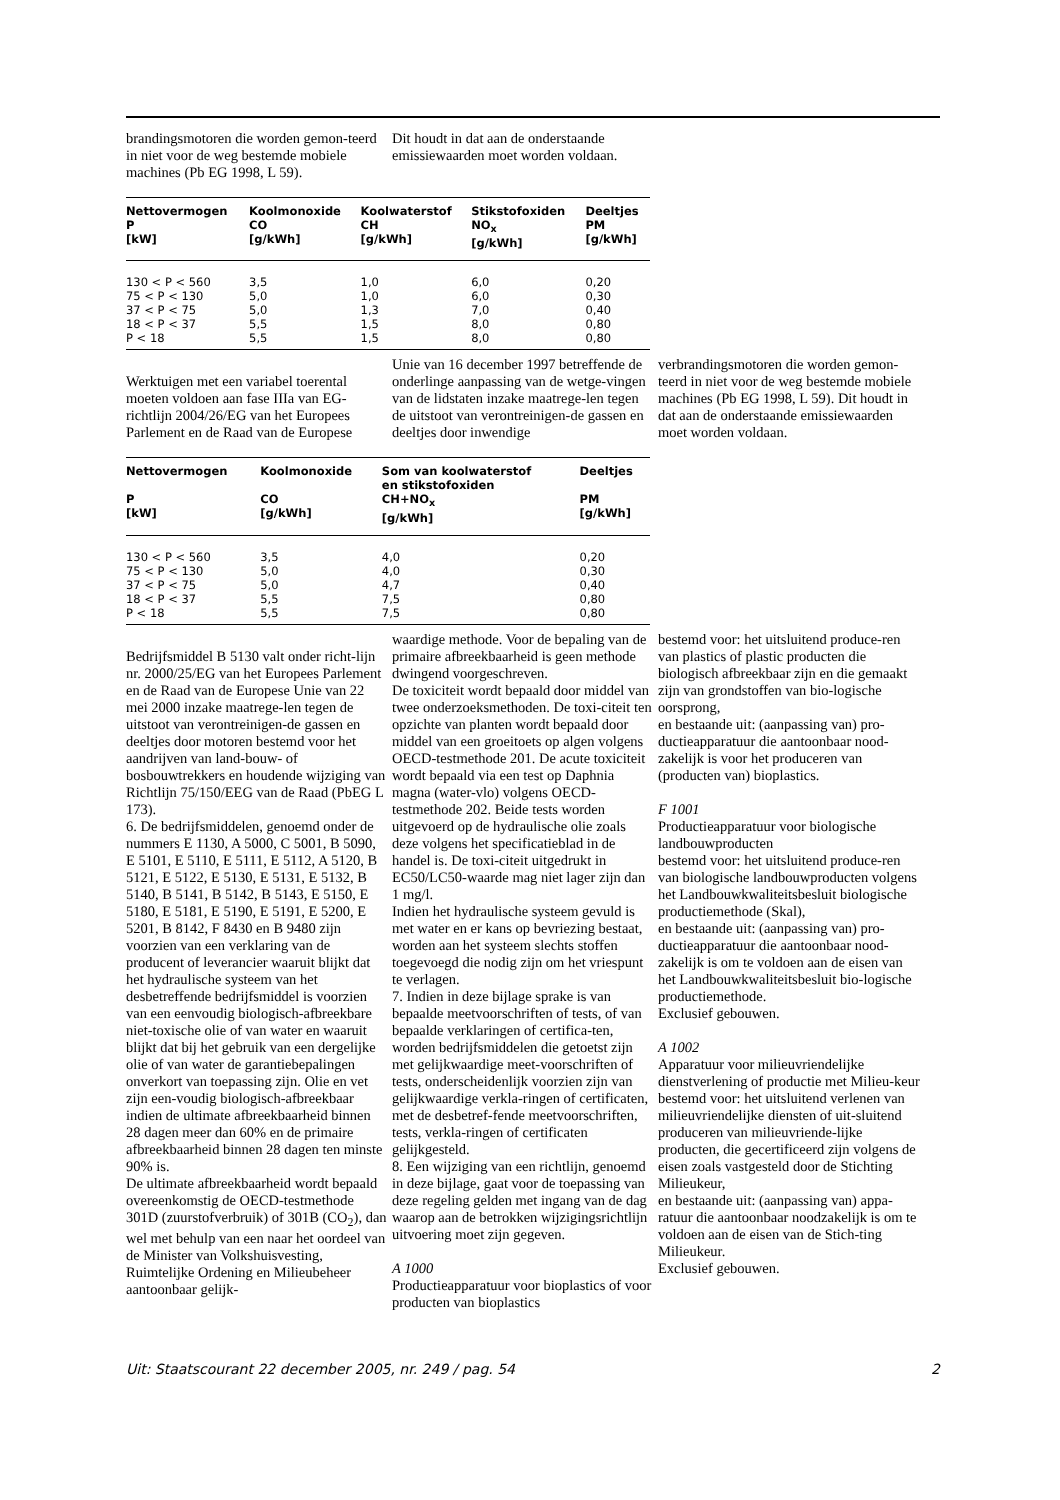brandingsmotoren die worden gemon-teerd in niet voor de weg bestemde mobiele machines (Pb EG 1998, L 59).
Dit houdt in dat aan de onderstaande emissiewaarden moet worden voldaan.
| Nettovermogen P [kW] | Koolmonoxide CO [g/kWh] | Koolwaterstof CH [g/kWh] | Stikstofoxiden NO<sub>x</sub> [g/kWh] | Deeltjes PM [g/kWh] |
| --- | --- | --- | --- | --- |
| 130 < P < 560 | 3,5 | 1,0 | 6,0 | 0,20 |
| 75 < P < 130 | 5,0 | 1,0 | 6,0 | 0,30 |
| 37 < P < 75 | 5,0 | 1,3 | 7,0 | 0,40 |
| 18 < P < 37 | 5,5 | 1,5 | 8,0 | 0,80 |
| P < 18 | 5,5 | 1,5 | 8,0 | 0,80 |
Werktuigen met een variabel toerental moeten voldoen aan fase IIIa van EG-richtlijn 2004/26/EG van het Europees Parlement en de Raad van de Europese
Unie van 16 december 1997 betreffende de onderlinge aanpassing van de wetge-vingen van de lidstaten inzake maatrege-len tegen de uitstoot van verontreinigen-de gassen en deeltjes door inwendige
verbrandingsmotoren die worden gemon-teerd in niet voor de weg bestemde mobiele machines (Pb EG 1998, L 59). Dit houdt in dat aan de onderstaande emissiewaarden moet worden voldaan.
| Nettovermogen P [kW] | Koolmonoxide CO [g/kWh] | Som van koolwaterstof en stikstofoxiden CH+NO<sub>x</sub> [g/kWh] | Deeltjes PM [g/kWh] |
| --- | --- | --- | --- |
| 130 < P < 560 | 3,5 | 4,0 | 0,20 |
| 75 < P < 130 | 5,0 | 4,0 | 0,30 |
| 37 < P < 75 | 5,0 | 4,7 | 0,40 |
| 18 < P < 37 | 5,5 | 7,5 | 0,80 |
| P < 18 | 5,5 | 7,5 | 0,80 |
Bedrijfsmiddel B 5130 valt onder richt-lijn nr. 2000/25/EG van het Europees Parlement en de Raad van de Europese Unie van 22 mei 2000 inzake maatrege-len tegen de uitstoot van verontreinigen-de gassen en deeltjes door motoren bestemd voor het aandrijven van land-bouw- of bosbouwtrekkers en houdende wijziging van Richtlijn 75/150/EEG van de Raad (PbEG L 173).
6. De bedrijfsmiddelen, genoemd onder de nummers E 1130, A 5000, C 5001, B 5090, E 5101, E 5110, E 5111, E 5112, A 5120, B 5121, E 5122, E 5130, E 5131, E 5132, B 5140, B 5141, B 5142, B 5143, E 5150, E 5180, E 5181, E 5190, E 5191, E 5200, E 5201, B 8142, F 8430 en B 9480 zijn voorzien van een verklaring van de producent of leverancier waaruit blijkt dat het hydraulische systeem van het desbetreffende bedrijfsmiddel is voorzien van een eenvoudig biologisch-afbreekbare niet-toxische olie of van water en waaruit blijkt dat bij het gebruik van een dergelijke olie of van water de garantiebepalingen onverkort van toepassing zijn. Olie en vet zijn een-voudig biologisch-afbreekbaar indien de ultimate afbreekbaarheid binnen 28 dagen meer dan 60% en de primaire afbreekbaarheid binnen 28 dagen ten minste 90% is.
De ultimate afbreekbaarheid wordt bepaald overeenkomstig de OECD-testmethode 301D (zuurstofverbruik) of 301B (CO<sub>2</sub>), dan wel met behulp van een naar het oordeel van de Minister van Volkshuisvesting, Ruimtelijke Ordening en Milieubeheer aantoonbaar gelijk-
waardige methode. Voor de bepaling van de primaire afbreekbaarheid is geen methode dwingend voorgeschreven.
De toxiciteit wordt bepaald door middel van twee onderzoeksmethoden. De toxi-citeit ten opzichte van planten wordt bepaald door middel van een groeitoets op algen volgens OECD-testmethode 201. De acute toxiciteit wordt bepaald via een test op Daphnia magna (water-vlo) volgens OECD-testmethode 202. Beide tests worden uitgevoerd op de hydraulische olie zoals deze volgens het specificatieblad in de handel is. De toxi-citeit uitgedrukt in EC50/LC50-waarde mag niet lager zijn dan 1 mg/l.
Indien het hydraulische systeem gevuld is met water en er kans op bevriezing bestaat, worden aan het systeem slechts stoffen toegevoegd die nodig zijn om het vriespunt te verlagen.
7. Indien in deze bijlage sprake is van bepaalde meetvoorschriften of tests, of van bepaalde verklaringen of certifica-ten, worden bedrijfsmiddelen die getoetst zijn met gelijkwaardige meet-voorschriften of tests, onderscheidenlijk voorzien zijn van gelijkwaardige verkla-ringen of certificaten, met de desbetref-fende meetvoorschriften, tests, verkla-ringen of certificaten gelijkgesteld.
8. Een wijziging van een richtlijn, genoemd in deze bijlage, gaat voor de toepassing van deze regeling gelden met ingang van de dag waarop aan de betrokken wijzigingsrichtlijn uitvoering moet zijn gegeven.
A 1000
Productieapparatuur voor bioplastics of voor producten van bioplastics
bestemd voor: het uitsluitend produce-ren van plastics of plastic producten die biologisch afbreekbaar zijn en die gemaakt zijn van grondstoffen van bio-logische oorsprong,
en bestaande uit: (aanpassing van) pro-ductieapparatuur die aantoonbaar nood-zakelijk is voor het produceren van (producten van) bioplastics.
F 1001
Productieapparatuur voor biologische landbouwproducten
bestemd voor: het uitsluitend produce-ren van biologische landbouwproducten volgens het Landbouwkwaliteitsbesluit biologische productiemethode (Skal),
en bestaande uit: (aanpassing van) pro-ductieapparatuur die aantoonbaar nood-zakelijk is om te voldoen aan de eisen van het Landbouwkwaliteitsbesluit bio-logische productiemethode.
Exclusief gebouwen.
A 1002
Apparatuur voor milieuvriendelijke dienstverlening of productie met Milieu-keur
bestemd voor: het uitsluitend verlenen van milieuvriendelijke diensten of uit-sluitend produceren van milieuvriende-lijke producten, die gecertificeerd zijn volgens de eisen zoals vastgesteld door de Stichting Milieukeur,
en bestaande uit: (aanpassing van) appa-ratuur die aantoonbaar noodzakelijk is om te voldoen aan de eisen van de Stich-ting Milieukeur.
Exclusief gebouwen.
Uit: Staatscourant 22 december 2005, nr. 249 / pag. 54 2